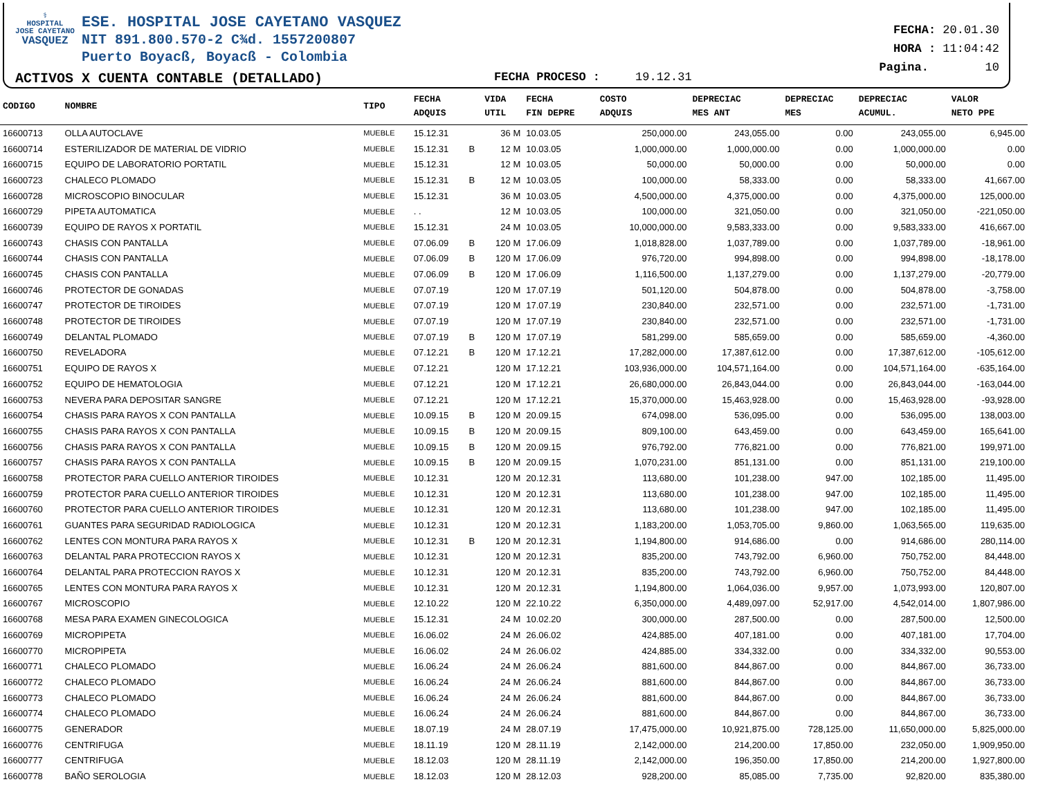⚕
HOSPITAL
JOSE CAYETANO
VASQUEZ
ESE. HOSPITAL JOSE CAYETANO VASQUEZ
NIT 891.800.570-2 C¾d. 1557200807
Puerto Boyacß, Boyacß - Colombia
ACTIVOS X CUENTA CONTABLE (DETALLADO)
FECHA PROCESO : 19.12.31
FECHA: 20.01.30
HORA : 11:04:42
Pagina. 10
| CODIGO | NOMBRE | TIPO | FECHA ADQUIS | | VIDA UTIL | FECHA FIN DEPRE | COSTO ADQUIS | DEPRECIAC MES ANT | DEPRECIAC MES | DEPRECIAC ACUMUL. | VALOR NETO PPE |
| --- | --- | --- | --- | --- | --- | --- | --- | --- | --- | --- | --- |
| 16600713 | OLLA AUTOCLAVE | MUEBLE | 15.12.31 | | 36 M | 10.03.05 | 250,000.00 | 243,055.00 | 0.00 | 243,055.00 | 6,945.00 |
| 16600714 | ESTERILIZADOR DE MATERIAL DE VIDRIO | MUEBLE | 15.12.31 | B | 12 M | 10.03.05 | 1,000,000.00 | 1,000,000.00 | 0.00 | 1,000,000.00 | 0.00 |
| 16600715 | EQUIPO DE LABORATORIO PORTATIL | MUEBLE | 15.12.31 | | 12 M | 10.03.05 | 50,000.00 | 50,000.00 | 0.00 | 50,000.00 | 0.00 |
| 16600723 | CHALECO PLOMADO | MUEBLE | 15.12.31 | B | 12 M | 10.03.05 | 100,000.00 | 58,333.00 | 0.00 | 58,333.00 | 41,667.00 |
| 16600728 | MICROSCOPIO BINOCULAR | MUEBLE | 15.12.31 | | 36 M | 10.03.05 | 4,500,000.00 | 4,375,000.00 | 0.00 | 4,375,000.00 | 125,000.00 |
| 16600729 | PIPETA AUTOMATICA | MUEBLE | . . | | 12 M | 10.03.05 | 100,000.00 | 321,050.00 | 0.00 | 321,050.00 | -221,050.00 |
| 16600739 | EQUIPO DE RAYOS X PORTATIL | MUEBLE | 15.12.31 | | 24 M | 10.03.05 | 10,000,000.00 | 9,583,333.00 | 0.00 | 9,583,333.00 | 416,667.00 |
| 16600743 | CHASIS CON PANTALLA | MUEBLE | 07.06.09 | B | 120 M | 17.06.09 | 1,018,828.00 | 1,037,789.00 | 0.00 | 1,037,789.00 | -18,961.00 |
| 16600744 | CHASIS CON PANTALLA | MUEBLE | 07.06.09 | B | 120 M | 17.06.09 | 976,720.00 | 994,898.00 | 0.00 | 994,898.00 | -18,178.00 |
| 16600745 | CHASIS CON PANTALLA | MUEBLE | 07.06.09 | B | 120 M | 17.06.09 | 1,116,500.00 | 1,137,279.00 | 0.00 | 1,137,279.00 | -20,779.00 |
| 16600746 | PROTECTOR DE GONADAS | MUEBLE | 07.07.19 | | 120 M | 17.07.19 | 501,120.00 | 504,878.00 | 0.00 | 504,878.00 | -3,758.00 |
| 16600747 | PROTECTOR DE TIROIDES | MUEBLE | 07.07.19 | | 120 M | 17.07.19 | 230,840.00 | 232,571.00 | 0.00 | 232,571.00 | -1,731.00 |
| 16600748 | PROTECTOR DE TIROIDES | MUEBLE | 07.07.19 | | 120 M | 17.07.19 | 230,840.00 | 232,571.00 | 0.00 | 232,571.00 | -1,731.00 |
| 16600749 | DELANTAL PLOMADO | MUEBLE | 07.07.19 | B | 120 M | 17.07.19 | 581,299.00 | 585,659.00 | 0.00 | 585,659.00 | -4,360.00 |
| 16600750 | REVELADORA | MUEBLE | 07.12.21 | B | 120 M | 17.12.21 | 17,282,000.00 | 17,387,612.00 | 0.00 | 17,387,612.00 | -105,612.00 |
| 16600751 | EQUIPO DE RAYOS X | MUEBLE | 07.12.21 | | 120 M | 17.12.21 | 103,936,000.00 | 104,571,164.00 | 0.00 | 104,571,164.00 | -635,164.00 |
| 16600752 | EQUIPO DE HEMATOLOGIA | MUEBLE | 07.12.21 | | 120 M | 17.12.21 | 26,680,000.00 | 26,843,044.00 | 0.00 | 26,843,044.00 | -163,044.00 |
| 16600753 | NEVERA PARA DEPOSITAR SANGRE | MUEBLE | 07.12.21 | | 120 M | 17.12.21 | 15,370,000.00 | 15,463,928.00 | 0.00 | 15,463,928.00 | -93,928.00 |
| 16600754 | CHASIS PARA RAYOS X CON PANTALLA | MUEBLE | 10.09.15 | B | 120 M | 20.09.15 | 674,098.00 | 536,095.00 | 0.00 | 536,095.00 | 138,003.00 |
| 16600755 | CHASIS PARA RAYOS X CON PANTALLA | MUEBLE | 10.09.15 | B | 120 M | 20.09.15 | 809,100.00 | 643,459.00 | 0.00 | 643,459.00 | 165,641.00 |
| 16600756 | CHASIS PARA RAYOS X CON PANTALLA | MUEBLE | 10.09.15 | B | 120 M | 20.09.15 | 976,792.00 | 776,821.00 | 0.00 | 776,821.00 | 199,971.00 |
| 16600757 | CHASIS PARA RAYOS X CON PANTALLA | MUEBLE | 10.09.15 | B | 120 M | 20.09.15 | 1,070,231.00 | 851,131.00 | 0.00 | 851,131.00 | 219,100.00 |
| 16600758 | PROTECTOR PARA CUELLO ANTERIOR TIROIDES | MUEBLE | 10.12.31 | | 120 M | 20.12.31 | 113,680.00 | 101,238.00 | 947.00 | 102,185.00 | 11,495.00 |
| 16600759 | PROTECTOR PARA CUELLO ANTERIOR TIROIDES | MUEBLE | 10.12.31 | | 120 M | 20.12.31 | 113,680.00 | 101,238.00 | 947.00 | 102,185.00 | 11,495.00 |
| 16600760 | PROTECTOR PARA CUELLO ANTERIOR TIROIDES | MUEBLE | 10.12.31 | | 120 M | 20.12.31 | 113,680.00 | 101,238.00 | 947.00 | 102,185.00 | 11,495.00 |
| 16600761 | GUANTES PARA SEGURIDAD RADIOLOGICA | MUEBLE | 10.12.31 | | 120 M | 20.12.31 | 1,183,200.00 | 1,053,705.00 | 9,860.00 | 1,063,565.00 | 119,635.00 |
| 16600762 | LENTES CON MONTURA PARA RAYOS X | MUEBLE | 10.12.31 | B | 120 M | 20.12.31 | 1,194,800.00 | 914,686.00 | 0.00 | 914,686.00 | 280,114.00 |
| 16600763 | DELANTAL PARA PROTECCION RAYOS X | MUEBLE | 10.12.31 | | 120 M | 20.12.31 | 835,200.00 | 743,792.00 | 6,960.00 | 750,752.00 | 84,448.00 |
| 16600764 | DELANTAL PARA PROTECCION RAYOS X | MUEBLE | 10.12.31 | | 120 M | 20.12.31 | 835,200.00 | 743,792.00 | 6,960.00 | 750,752.00 | 84,448.00 |
| 16600765 | LENTES CON MONTURA PARA RAYOS X | MUEBLE | 10.12.31 | | 120 M | 20.12.31 | 1,194,800.00 | 1,064,036.00 | 9,957.00 | 1,073,993.00 | 120,807.00 |
| 16600767 | MICROSCOPIO | MUEBLE | 12.10.22 | | 120 M | 22.10.22 | 6,350,000.00 | 4,489,097.00 | 52,917.00 | 4,542,014.00 | 1,807,986.00 |
| 16600768 | MESA PARA EXAMEN GINECOLOGICA | MUEBLE | 15.12.31 | | 24 M | 10.02.20 | 300,000.00 | 287,500.00 | 0.00 | 287,500.00 | 12,500.00 |
| 16600769 | MICROPIPETA | MUEBLE | 16.06.02 | | 24 M | 26.06.02 | 424,885.00 | 407,181.00 | 0.00 | 407,181.00 | 17,704.00 |
| 16600770 | MICROPIPETA | MUEBLE | 16.06.02 | | 24 M | 26.06.02 | 424,885.00 | 334,332.00 | 0.00 | 334,332.00 | 90,553.00 |
| 16600771 | CHALECO PLOMADO | MUEBLE | 16.06.24 | | 24 M | 26.06.24 | 881,600.00 | 844,867.00 | 0.00 | 844,867.00 | 36,733.00 |
| 16600772 | CHALECO PLOMADO | MUEBLE | 16.06.24 | | 24 M | 26.06.24 | 881,600.00 | 844,867.00 | 0.00 | 844,867.00 | 36,733.00 |
| 16600773 | CHALECO PLOMADO | MUEBLE | 16.06.24 | | 24 M | 26.06.24 | 881,600.00 | 844,867.00 | 0.00 | 844,867.00 | 36,733.00 |
| 16600774 | CHALECO PLOMADO | MUEBLE | 16.06.24 | | 24 M | 26.06.24 | 881,600.00 | 844,867.00 | 0.00 | 844,867.00 | 36,733.00 |
| 16600775 | GENERADOR | MUEBLE | 18.07.19 | | 24 M | 28.07.19 | 17,475,000.00 | 10,921,875.00 | 728,125.00 | 11,650,000.00 | 5,825,000.00 |
| 16600776 | CENTRIFUGA | MUEBLE | 18.11.19 | | 120 M | 28.11.19 | 2,142,000.00 | 214,200.00 | 17,850.00 | 232,050.00 | 1,909,950.00 |
| 16600777 | CENTRIFUGA | MUEBLE | 18.12.03 | | 120 M | 28.11.19 | 2,142,000.00 | 196,350.00 | 17,850.00 | 214,200.00 | 1,927,800.00 |
| 16600778 | BAÑO SEROLOGIA | MUEBLE | 18.12.03 | | 120 M | 28.12.03 | 928,200.00 | 85,085.00 | 7,735.00 | 92,820.00 | 835,380.00 |